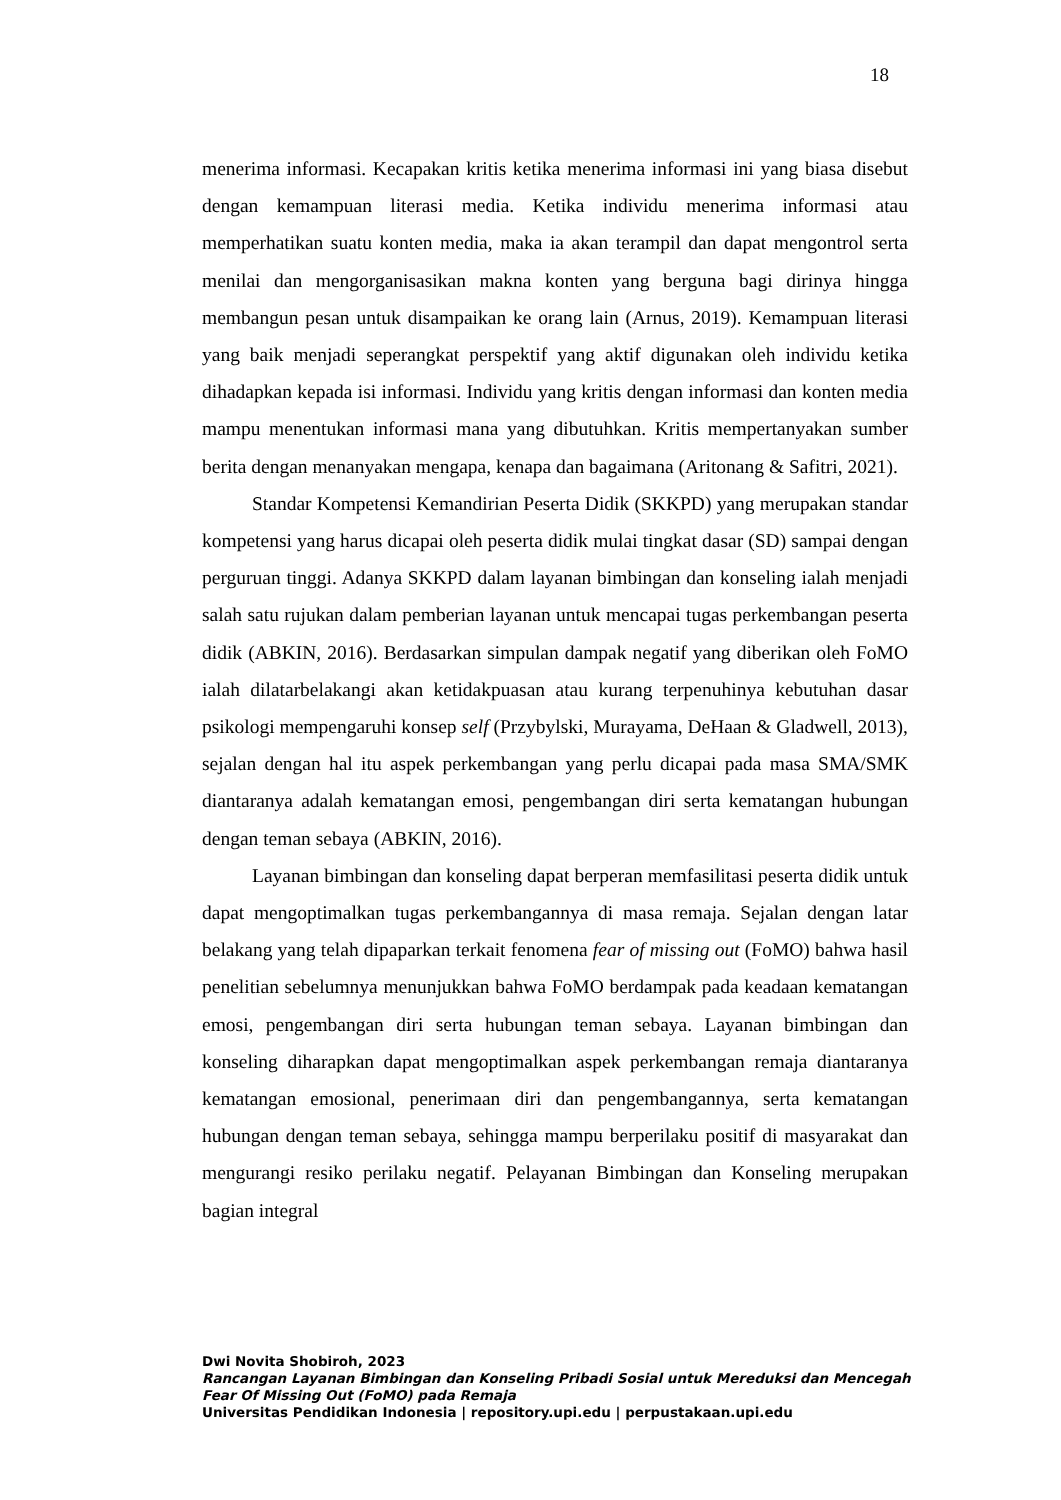18
menerima informasi. Kecapakan kritis ketika menerima informasi ini yang biasa disebut dengan kemampuan literasi media. Ketika individu menerima informasi atau memperhatikan suatu konten media, maka ia akan terampil dan dapat mengontrol serta menilai dan mengorganisasikan makna konten yang berguna bagi dirinya hingga membangun pesan untuk disampaikan ke orang lain (Arnus, 2019). Kemampuan literasi yang baik menjadi seperangkat perspektif yang aktif digunakan oleh individu ketika dihadapkan kepada isi informasi. Individu yang kritis dengan informasi dan konten media mampu menentukan informasi mana yang dibutuhkan. Kritis mempertanyakan sumber berita dengan menanyakan mengapa, kenapa dan bagaimana (Aritonang & Safitri, 2021).
Standar Kompetensi Kemandirian Peserta Didik (SKKPD) yang merupakan standar kompetensi yang harus dicapai oleh peserta didik mulai tingkat dasar (SD) sampai dengan perguruan tinggi. Adanya SKKPD dalam layanan bimbingan dan konseling ialah menjadi salah satu rujukan dalam pemberian layanan untuk mencapai tugas perkembangan peserta didik (ABKIN, 2016). Berdasarkan simpulan dampak negatif yang diberikan oleh FoMO ialah dilatarbelakangi akan ketidakpuasan atau kurang terpenuhinya kebutuhan dasar psikologi mempengaruhi konsep self (Przybylski, Murayama, DeHaan & Gladwell, 2013), sejalan dengan hal itu aspek perkembangan yang perlu dicapai pada masa SMA/SMK diantaranya adalah kematangan emosi, pengembangan diri serta kematangan hubungan dengan teman sebaya (ABKIN, 2016).
Layanan bimbingan dan konseling dapat berperan memfasilitasi peserta didik untuk dapat mengoptimalkan tugas perkembangannya di masa remaja. Sejalan dengan latar belakang yang telah dipaparkan terkait fenomena fear of missing out (FoMO) bahwa hasil penelitian sebelumnya menunjukkan bahwa FoMO berdampak pada keadaan kematangan emosi, pengembangan diri serta hubungan teman sebaya. Layanan bimbingan dan konseling diharapkan dapat mengoptimalkan aspek perkembangan remaja diantaranya kematangan emosional, penerimaan diri dan pengembangannya, serta kematangan hubungan dengan teman sebaya, sehingga mampu berperilaku positif di masyarakat dan mengurangi resiko perilaku negatif. Pelayanan Bimbingan dan Konseling merupakan bagian integral
Dwi Novita Shobiroh, 2023
Rancangan Layanan Bimbingan dan Konseling Pribadi Sosial untuk Mereduksi dan Mencegah Fear Of Missing Out (FoMO) pada Remaja
Universitas Pendidikan Indonesia | repository.upi.edu | perpustakaan.upi.edu